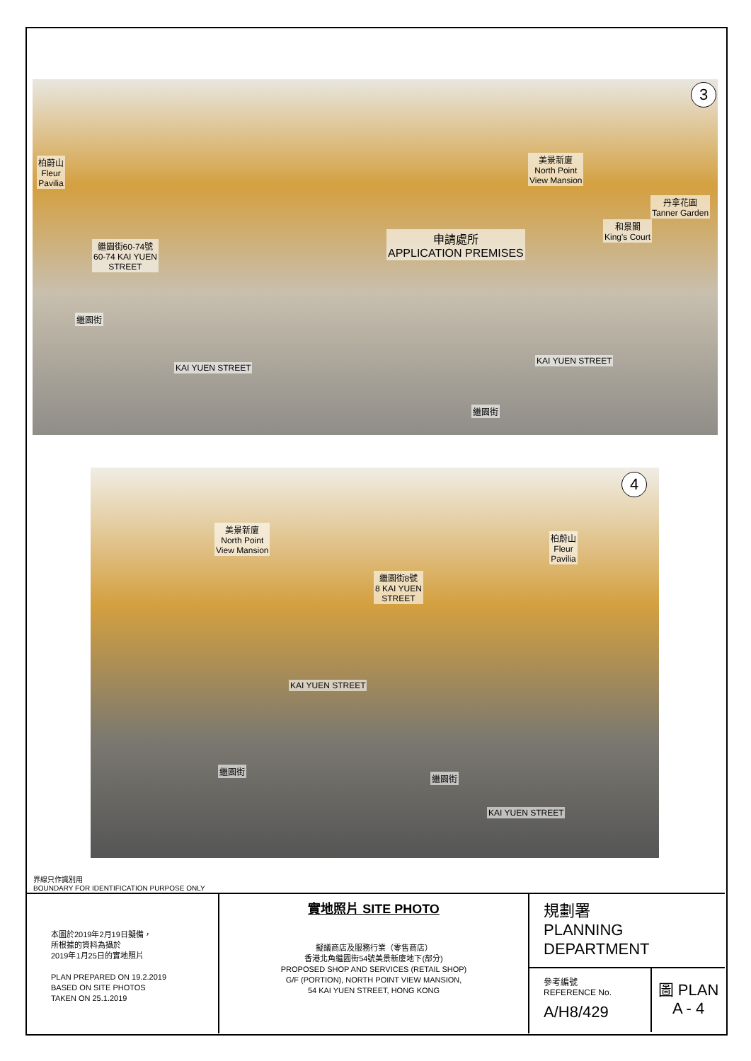3
柏蔚山
Fleur
Pavilia
繼園街60-74號
60-74 KAI YUEN
STREET
美景新廈
North Point
View Mansion
丹拿花園
Tanner Garden
和景閣
King's Court
申請處所
APPLICATION PREMISES
繼園街
KAI YUEN STREET
KAI YUEN STREET
繼園街
4
美景新廈
North Point
View Mansion
繼園街8號
8 KAI YUEN
STREET
柏蔚山
Fleur
Pavilia
KAI YUEN STREET
繼園街
繼園街
KAI YUEN STREET
界線只作識別用
BOUNDARY FOR IDENTIFICATION PURPOSE ONLY
本圖於2019年2月19日擬備，
所根據的資料為攝於
2019年1月25日的實地照片
PLAN PREPARED ON 19.2.2019
BASED ON SITE PHOTOS
TAKEN ON 25.1.2019
實地照片 SITE PHOTO
擬議商店及服務行業（零售商店）
香港北角繼園街54號美景新廈地下(部分)
PROPOSED SHOP AND SERVICES (RETAIL SHOP)
G/F (PORTION), NORTH POINT VIEW MANSION,
54 KAI YUEN STREET, HONG KONG
規劃署
PLANNING
DEPARTMENT
參考編號
REFERENCE No.
A/H8/429
圖 PLAN
A - 4